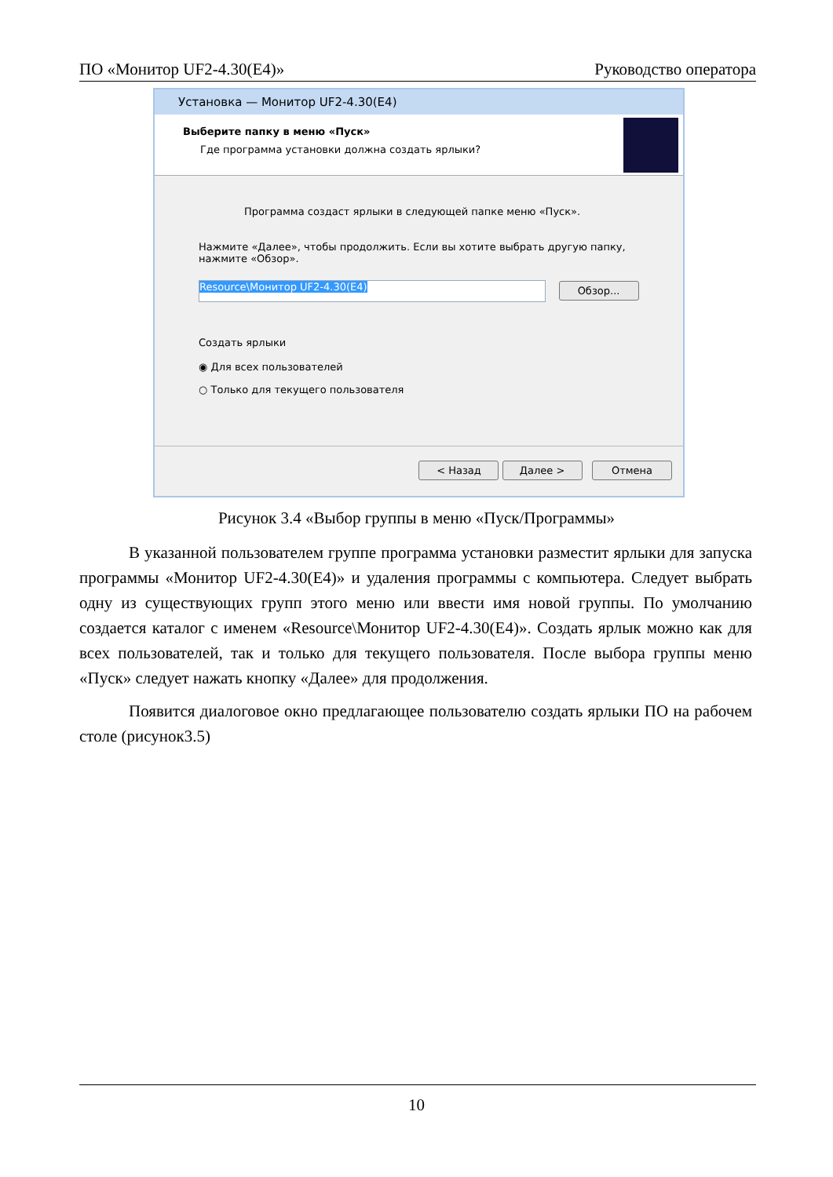ПО «Монитор UF2-4.30(E4)» Руководство оператора
Установка — Монитор UF2-4.30(E4)
Выберите папку в меню «Пуск»
Где программа установки должна создать ярлыки?
Программа создаст ярлыки в следующей папке меню «Пуск».
Нажмите «Далее», чтобы продолжить. Если вы хотите выбрать другую папку,
нажмите «Обзор».
Resource\Монитор UF2-4.30(E4) Обзор...
Создать ярлыки
◉ Для всех пользователей
○ Только для текущего пользователя
< Назад Далее > Отмена
Рисунок 3.4 «Выбор группы в меню «Пуск/Программы»
В указанной пользователем группе программа установки разместит ярлыки для запуска программы «Монитор UF2-4.30(E4)» и удаления программы с компьютера. Следует выбрать одну из существующих групп этого меню или ввести имя новой группы. По умолчанию создается каталог с именем «Resource\Монитор UF2-4.30(E4)». Создать ярлык можно как для всех пользователей, так и только для текущего пользователя. После выбора группы меню «Пуск» следует нажать кнопку «Далее» для продолжения.
Появится диалоговое окно предлагающее пользователю создать ярлыки ПО на рабочем столе (рисунок3.5)
10